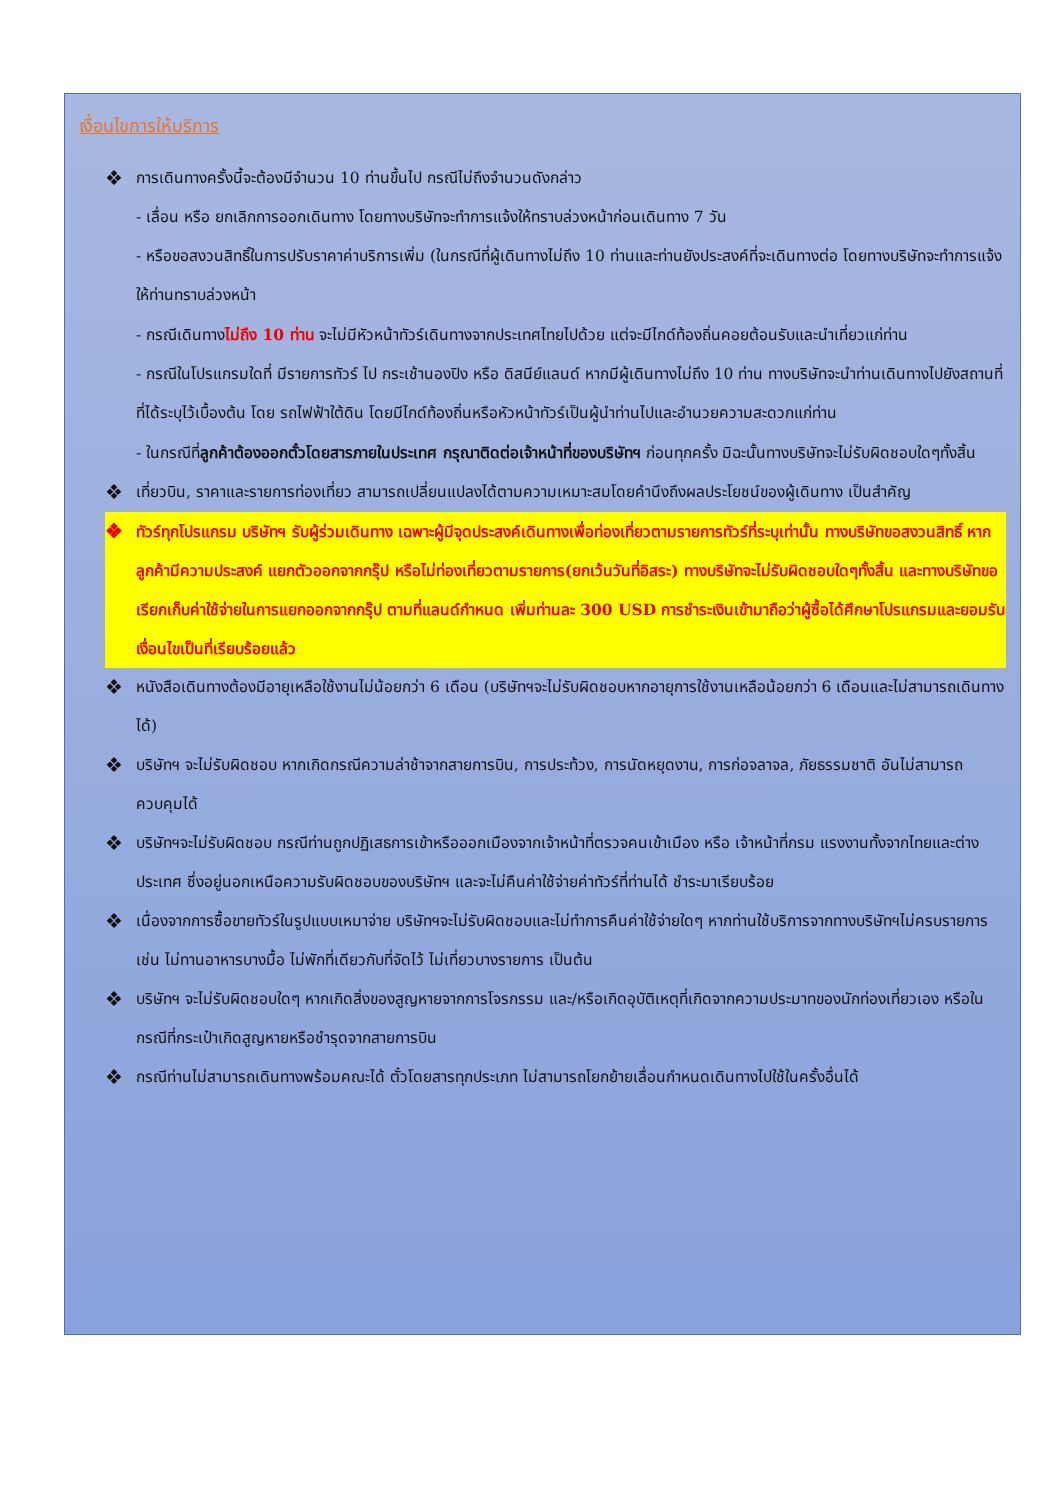เงื่อนไขการให้บริการ
❖ การเดินทางครั้งนี้จะต้องมีจำนวน 10 ท่านขึ้นไป กรณีไม่ถึงจำนวนดังกล่าว
- เลื่อน หรือ ยกเลิกการออกเดินทาง โดยทางบริษัทจะทำการแจ้งให้ทราบล่วงหน้าก่อนเดินทาง 7 วัน
- หรือขอสงวนสิทธิ์ในการปรับราคาค่าบริการเพิ่ม (ในกรณีที่ผู้เดินทางไม่ถึง 10 ท่านและท่านยังประสงค์ที่จะเดินทางต่อ โดยทางบริษัทจะทำการแจ้งให้ท่านทราบล่วงหน้า
- กรณีเดินทางไม่ถึง 10 ท่าน จะไม่มีหัวหน้าทัวร์เดินทางจากประเทศไทยไปด้วย แต่จะมีไกด์ท้องถิ่นคอยต้อนรับและนำเที่ยวแก่ท่าน
- กรณีในโปรแกรมใดที่ มีรายการทัวร์ ไป กระเช้านองปิง หรือ ดิสนีย์แลนด์ หากมีผู้เดินทางไม่ถึง 10 ท่าน ทางบริษัทจะนำท่านเดินทางไปยังสถานที่ที่ได้ระบุไว้เบื้องต้น โดย รถไฟฟ้าใต้ดิน โดยมีไกด์ท้องถิ่นหรือหัวหน้าทัวร์เป็นผู้นำท่านไปและอำนวยความสะดวกแก่ท่าน
- ในกรณีที่ลูกค้าต้องออกตั๋วโดยสารภายในประเทศ กรุณาติดต่อเจ้าหน้าที่ของบริษัทฯ ก่อนทุกครั้ง มิฉะนั้นทางบริษัทจะไม่รับผิดชอบใดๆทั้งสิ้น
❖ เที่ยวบิน, ราคาและรายการท่องเที่ยว สามารถเปลี่ยนแปลงได้ตามความเหมาะสมโดยคำนึงถึงผลประโยชน์ของผู้เดินทาง เป็นสำคัญ
❖ ทัวร์ทุกโปรแกรม บริษัทฯ รับผู้ร่วมเดินทาง เฉพาะผู้มีจุดประสงค์เดินทางเพื่อท่องเที่ยวตามรายการทัวร์ที่ระบุเท่านั้น ทางบริษัทขอสงวนสิทธิ์ หากลูกค้ามีความประสงค์ แยกตัวออกจากกรุ๊ป หรือไม่ท่องเที่ยวตามรายการ(ยกเว้นวันที่อิสระ) ทางบริษัทจะไม่รับผิดชอบใดๆทั้งสิ้น และทางบริษัทขอเรียกเก็บค่าใช้จ่ายในการแยกออกจากกรุ๊ป ตามที่แลนด์กำหนด เพิ่มท่านละ 300 USD การชำระเงินเข้ามาถือว่าผู้ซื้อได้ศึกษาโปรแกรมและยอมรับเงื่อนไขเป็นที่เรียบร้อยแล้ว
❖ หนังสือเดินทางต้องมีอายุเหลือใช้งานไม่น้อยกว่า 6 เดือน (บริษัทฯจะไม่รับผิดชอบหากอายุการใช้งานเหลือน้อยกว่า 6 เดือนและไม่สามารถเดินทางได้)
❖ บริษัทฯ จะไม่รับผิดชอบ หากเกิดกรณีความล่าช้าจากสายการบิน, การประท้วง, การนัดหยุดงาน, การก่อจลาจล, ภัยธรรมชาติ อันไม่สามารถควบคุมได้
❖ บริษัทฯจะไม่รับผิดชอบ กรณีท่านถูกปฏิเสธการเข้าหรือออกเมืองจากเจ้าหน้าที่ตรวจคนเข้าเมือง หรือ เจ้าหน้าที่กรม แรงงานทั้งจากไทยและต่างประเทศ ซึ่งอยู่นอกเหนือความรับผิดชอบของบริษัทฯ และจะไม่คืนค่าใช้จ่ายค่าทัวร์ที่ท่านได้ ชำระมาเรียบร้อย
❖ เนื่องจากการซื้อขายทัวร์ในรูปแบบเหมาจ่าย บริษัทฯจะไม่รับผิดชอบและไม่ทำการคืนค่าใช้จ่ายใดๆ หากท่านใช้บริการจากทางบริษัทฯไม่ครบรายการ เช่น ไม่ทานอาหารบางมื้อ ไม่พักที่เดียวกับที่จัดไว้ ไม่เที่ยวบางรายการ เป็นต้น
❖ บริษัทฯ จะไม่รับผิดชอบใดๆ หากเกิดสิ่งของสูญหายจากการโจรกรรม และ/หรือเกิดอุบัติเหตุที่เกิดจากความประมาทของนักท่องเที่ยวเอง หรือในกรณีที่กระเป๋าเกิดสูญหายหรือชำรุดจากสายการบิน
❖ กรณีท่านไม่สามารถเดินทางพร้อมคณะได้ ตั๋วโดยสารทุกประเภท ไม่สามารถโยกย้ายเลื่อนกำหนดเดินทางไปใช้ในครั้งอื่นได้